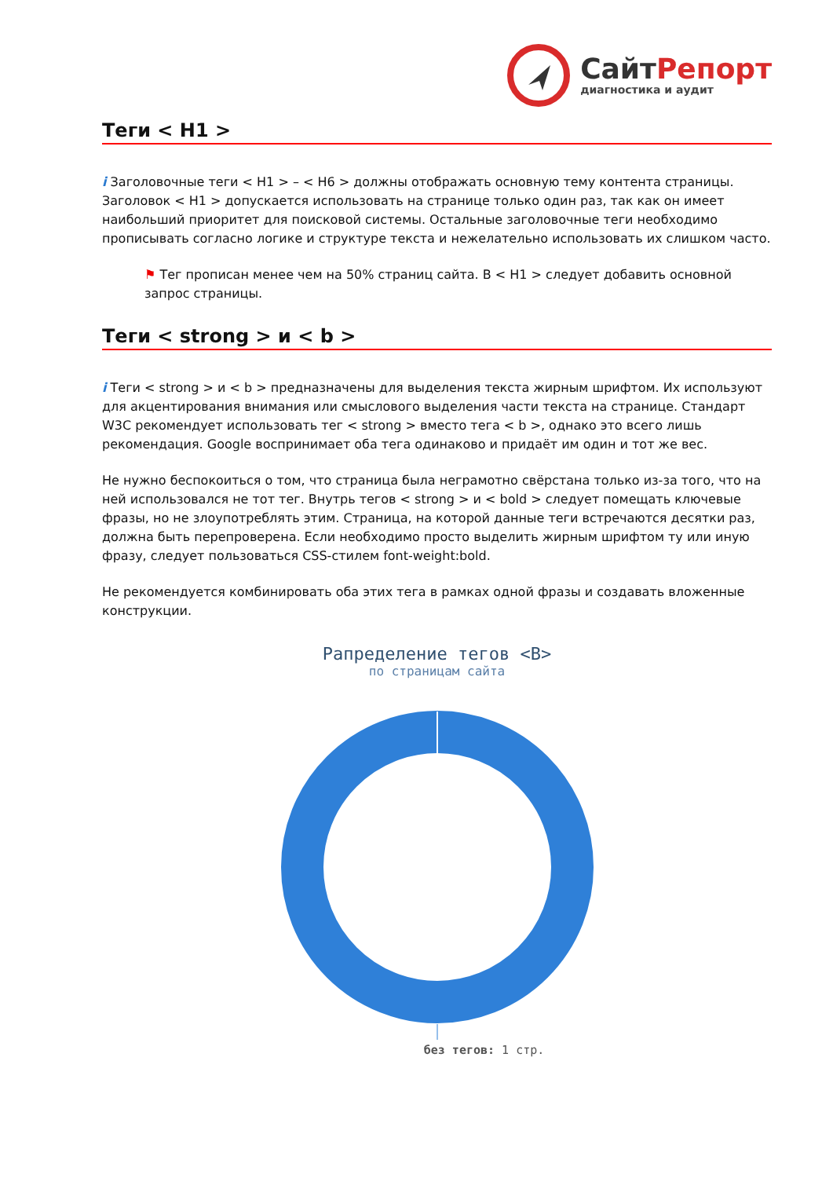СайтРепорт
диагностика и аудит
Теги < H1 >
i Заголовочные теги < H1 > – < H6 > должны отображать основную тему контента страницы. Заголовок < H1 > допускается использовать на странице только один раз, так как он имеет наибольший приоритет для поисковой системы. Остальные заголовочные теги необходимо прописывать согласно логике и структуре текста и нежелательно использовать их слишком часто.
⚑ Тег прописан менее чем на 50% страниц сайта. В < H1 > следует добавить основной запрос страницы.
Теги < strong > и < b >
i Теги < strong > и < b > предназначены для выделения текста жирным шрифтом. Их используют для акцентирования внимания или смыслового выделения части текста на странице. Стандарт W3C рекомендует использовать тег < strong > вместо тега < b >, однако это всего лишь рекомендация. Google воспринимает оба тега одинаково и придаёт им один и тот же вес.
Не нужно беспокоиться о том, что страница была неграмотно свёрстана только из-за того, что на ней использовался не тот тег. Внутрь тегов < strong > и < bold > следует помещать ключевые фразы, но не злоупотреблять этим. Страница, на которой данные теги встречаются десятки раз, должна быть перепроверена. Если необходимо просто выделить жирным шрифтом ту или иную фразу, следует пользоваться CSS-стилем font-weight:bold.
Не рекомендуется комбинировать оба этих тега в рамках одной фразы и создавать вложенные конструкции.
Рапределение тегов <B>
по страницам сайта
без тегов: 1 стр.